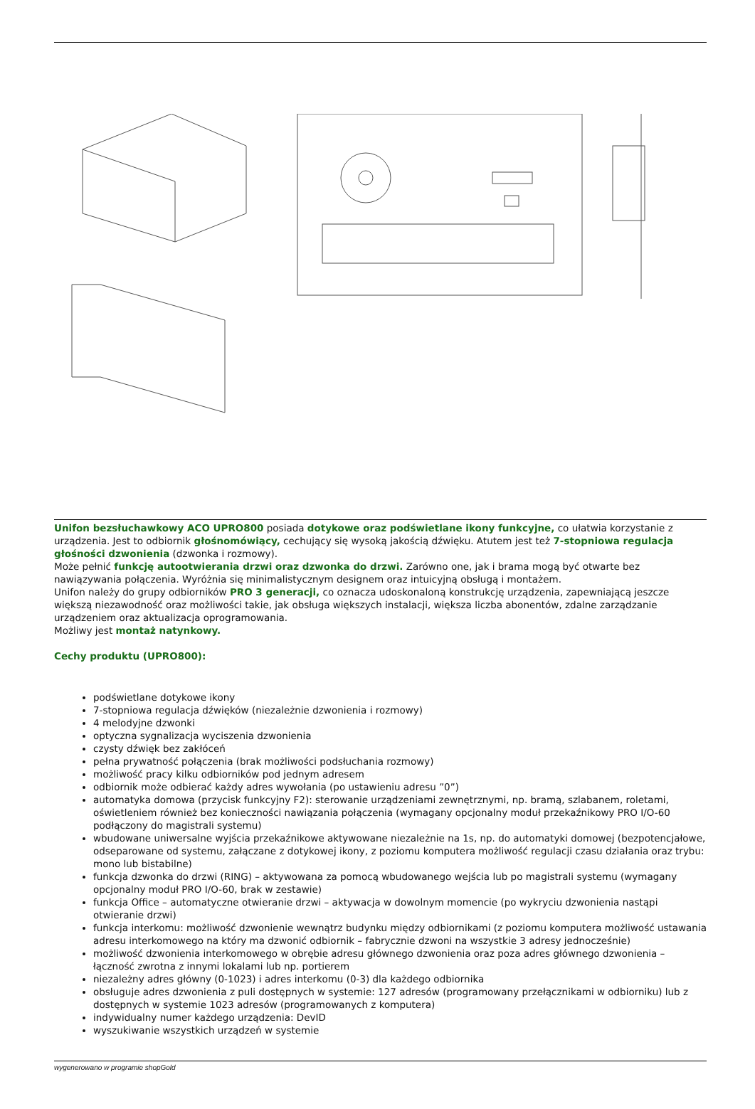Unifon bezsłuchawkowy ACO UPRO800 posiada dotykowe oraz podświetlane ikony funkcyjne, co ułatwia korzystanie z urządzenia. Jest to odbiornik głośnomówiący, cechujący się wysoką jakością dźwięku. Atutem jest też 7-stopniowa regulacja głośności dzwonienia (dzwonka i rozmowy).
Może pełnić funkcję autootwierania drzwi oraz dzwonka do drzwi. Zarówno one, jak i brama mogą być otwarte bez nawiązywania połączenia. Wyróżnia się minimalistycznym designem oraz intuicyjną obsługą i montażem.
Unifon należy do grupy odbiorników PRO 3 generacji, co oznacza udoskonaloną konstrukcję urządzenia, zapewniającą jeszcze większą niezawodność oraz możliwości takie, jak obsługa większych instalacji, większa liczba abonentów, zdalne zarządzanie urządzeniem oraz aktualizacja oprogramowania.
Możliwy jest montaż natynkowy.
Cechy produktu (UPRO800):
podświetlane dotykowe ikony
7-stopniowa regulacja dźwięków (niezależnie dzwonienia i rozmowy)
4 melodyjne dzwonki
optyczna sygnalizacja wyciszenia dzwonienia
czysty dźwięk bez zakłóceń
pełna prywatność połączenia (brak możliwości podsłuchania rozmowy)
możliwość pracy kilku odbiorników pod jednym adresem
odbiornik może odbierać każdy adres wywołania (po ustawieniu adresu ”0”)
automatyka domowa (przycisk funkcyjny F2): sterowanie urządzeniami zewnętrznymi, np. bramą, szlabanem, roletami, oświetleniem również bez konieczności nawiązania połączenia (wymagany opcjonalny moduł przekaźnikowy PRO I/O-60 podłączony do magistrali systemu)
wbudowane uniwersalne wyjścia przekaźnikowe aktywowane niezależnie na 1s, np. do automatyki domowej (bezpotencjałowe, odseparowane od systemu, załączane z dotykowej ikony, z poziomu komputera możliwość regulacji czasu działania oraz trybu: mono lub bistabilne)
funkcja dzwonka do drzwi (RING) – aktywowana za pomocą wbudowanego wejścia lub po magistrali systemu (wymagany opcjonalny moduł PRO I/O-60, brak w zestawie)
funkcja Office – automatyczne otwieranie drzwi – aktywacja w dowolnym momencie (po wykryciu dzwonienia nastąpi otwieranie drzwi)
funkcja interkomu: możliwość dzwonienie wewnątrz budynku między odbiornikami (z poziomu komputera możliwość ustawania adresu interkomowego na który ma dzwonić odbiornik – fabrycznie dzwoni na wszystkie 3 adresy jednocześnie)
możliwość dzwonienia interkomowego w obrębie adresu głównego dzwonienia oraz poza adres głównego dzwonienia – łączność zwrotna z innymi lokalami lub np. portierem
niezależny adres główny (0-1023) i adres interkomu (0-3) dla każdego odbiornika
obsługuje adres dzwonienia z puli dostępnych w systemie: 127 adresów (programowany przełącznikami w odbiorniku) lub z dostępnych w systemie 1023 adresów (programowanych z komputera)
indywidualny numer każdego urządzenia: DevID
wyszukiwanie wszystkich urządzeń w systemie
wygenerowano w programie shopGold